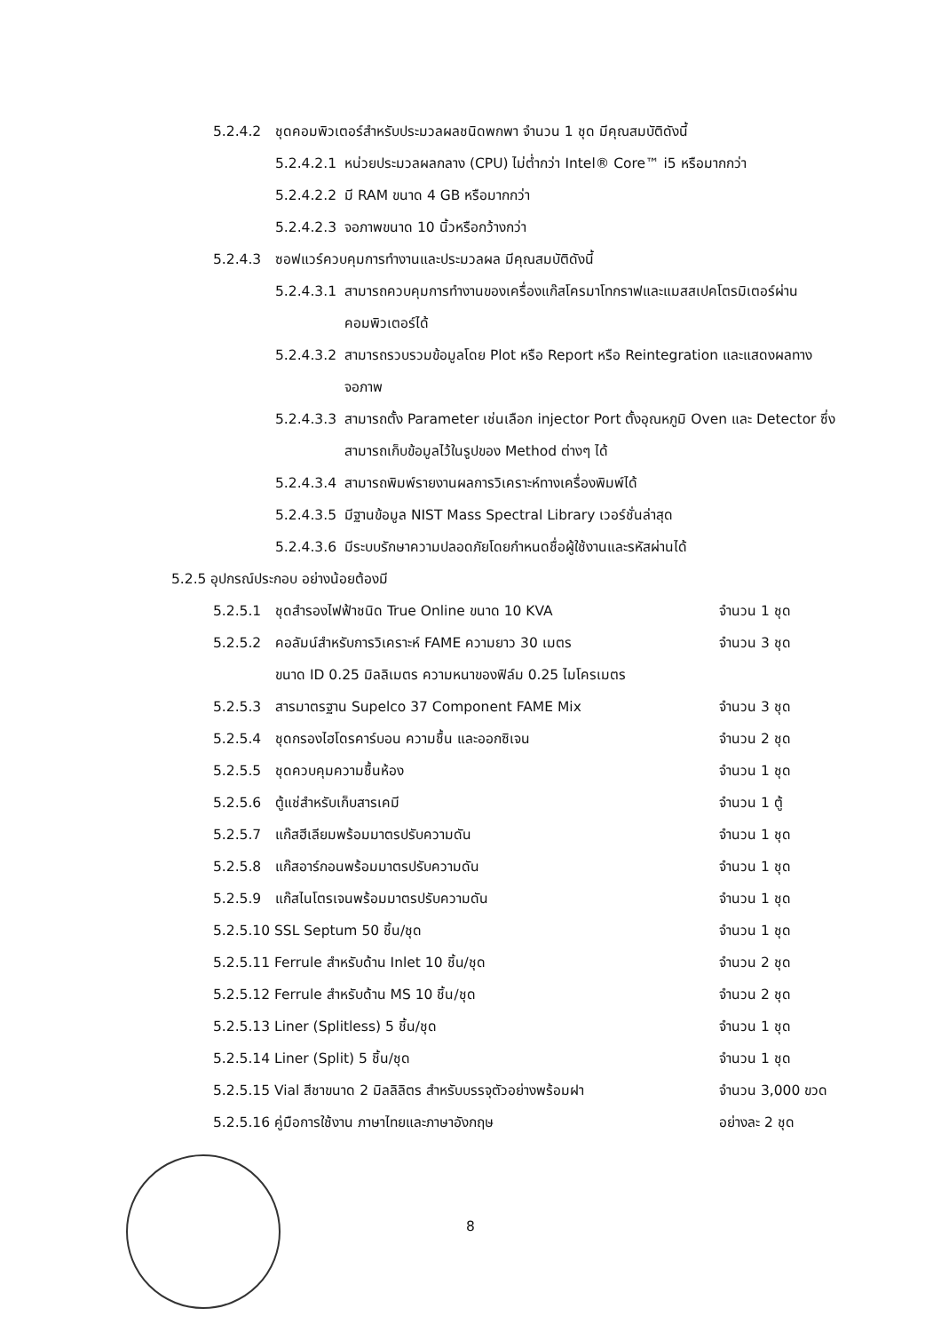5.2.4.2 ชุดคอมพิวเตอร์สำหรับประมวลผลชนิดพกพา จำนวน 1 ชุด มีคุณสมบัติดังนี้
5.2.4.2.1 หน่วยประมวลผลกลาง (CPU) ไม่ต่ำกว่า Intel® Core™ i5 หรือมากกว่า
5.2.4.2.2 มี RAM ขนาด 4 GB หรือมากกว่า
5.2.4.2.3 จอภาพขนาด 10 นิ้วหรือกว้างกว่า
5.2.4.3 ซอฟแวร์ควบคุมการทำงานและประมวลผล มีคุณสมบัติดังนี้
5.2.4.3.1 สามารถควบคุมการทำงานของเครื่องแก๊สโครมาโทกราฟและแมสสเปคโตรมิเตอร์ผ่านคอมพิวเตอร์ได้
5.2.4.3.2 สามารถรวบรวมข้อมูลโดย Plot หรือ Report หรือ Reintegration และแสดงผลทางจอภาพ
5.2.4.3.3 สามารถตั้ง Parameter เช่นเลือก injector Port ตั้งอุณหภูมิ Oven และ Detector ซึ่งสามารถเก็บข้อมูลไว้ในรูปของ Method ต่างๆ ได้
5.2.4.3.4 สามารถพิมพ์รายงานผลการวิเคราะห์ทางเครื่องพิมพ์ได้
5.2.4.3.5 มีฐานข้อมูล NIST Mass Spectral Library เวอร์ชั่นล่าสุด
5.2.4.3.6 มีระบบรักษาความปลอดภัยโดยกำหนดชื่อผู้ใช้งานและรหัสผ่านได้
5.2.5 อุปกรณ์ประกอบ อย่างน้อยต้องมี
5.2.5.1 ชุดสำรองไฟฟ้าชนิด True Online ขนาด 10 KVA จำนวน 1 ชุด
5.2.5.2 คอลัมน์สำหรับการวิเคราะห์ FAME ความยาว 30 เมตร จำนวน 3 ชุด
ขนาด ID 0.25 มิลลิเมตร ความหนาของฟิล์ม 0.25 ไมโครเมตร
5.2.5.3 สารมาตรฐาน Supelco 37 Component FAME Mix จำนวน 3 ชุด
5.2.5.4 ชุดกรองไฮโดรคาร์บอน ความชื้น และออกซิเจน จำนวน 2 ชุด
5.2.5.5 ชุดควบคุมความชื้นห้อง จำนวน 1 ชุด
5.2.5.6 ตู้แช่สำหรับเก็บสารเคมี จำนวน 1 ตู้
5.2.5.7 แก๊สฮีเลียมพร้อมมาตรปรับความดัน จำนวน 1 ชุด
5.2.5.8 แก๊สอาร์กอนพร้อมมาตรปรับความดัน จำนวน 1 ชุด
5.2.5.9 แก๊สไนโตรเจนพร้อมมาตรปรับความดัน จำนวน 1 ชุด
5.2.5.10 SSL Septum 50 ชิ้น/ชุด จำนวน 1 ชุด
5.2.5.11 Ferrule สำหรับด้าน Inlet 10 ชิ้น/ชุด จำนวน 2 ชุด
5.2.5.12 Ferrule สำหรับด้าน MS 10 ชิ้น/ชุด จำนวน 2 ชุด
5.2.5.13 Liner (Splitless) 5 ชิ้น/ชุด จำนวน 1 ชุด
5.2.5.14 Liner (Split) 5 ชิ้น/ชุด จำนวน 1 ชุด
5.2.5.15 Vial สีชาขนาด 2 มิลลิลิตร สำหรับบรรจุตัวอย่างพร้อมฝา จำนวน 3,000 ขวด
5.2.5.16 คู่มือการใช้งาน ภาษาไทยและภาษาอังกฤษ อย่างละ 2 ชุด
8